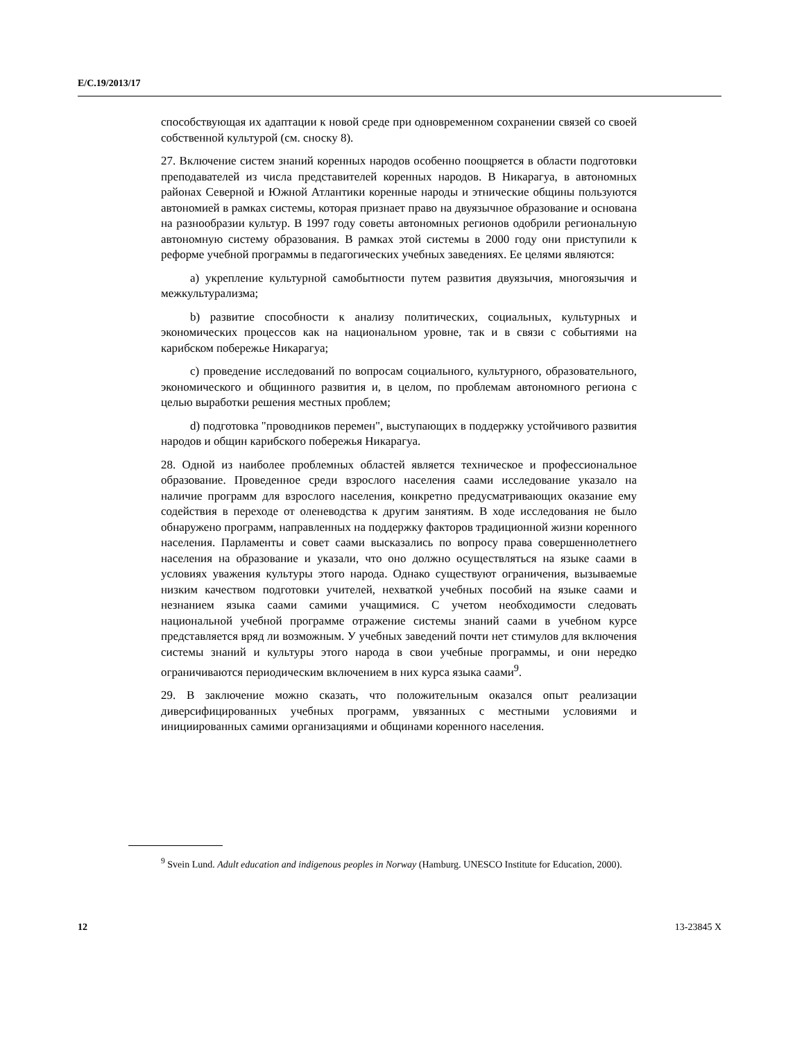E/C.19/2013/17
способствующая их адаптации к новой среде при одновременном сохранении связей со своей собственной культурой (см. сноску 8).
27. Включение систем знаний коренных народов особенно поощряется в области подготовки преподавателей из числа представителей коренных народов. В Никарагуа, в автономных районах Северной и Южной Атлантики коренные народы и этнические общины пользуются автономией в рамках системы, которая признает право на двуязычное образование и основана на разнообразии культур. В 1997 году советы автономных регионов одобрили региональную автономную систему образования. В рамках этой системы в 2000 году они приступили к реформе учебной программы в педагогических учебных заведениях. Ее целями являются:
a) укрепление культурной самобытности путем развития двуязычия, многоязычия и межкультурализма;
b) развитие способности к анализу политических, социальных, культурных и экономических процессов как на национальном уровне, так и в связи с событиями на карибском побережье Никарагуа;
c) проведение исследований по вопросам социального, культурного, образовательного, экономического и общинного развития и, в целом, по проблемам автономного региона с целью выработки решения местных проблем;
d) подготовка "проводников перемен", выступающих в поддержку устойчивого развития народов и общин карибского побережья Никарагуа.
28. Одной из наиболее проблемных областей является техническое и профессиональное образование. Проведенное среди взрослого населения саами исследование указало на наличие программ для взрослого населения, конкретно предусматривающих оказание ему содействия в переходе от оленеводства к другим занятиям. В ходе исследования не было обнаружено программ, направленных на поддержку факторов традиционной жизни коренного населения. Парламенты и совет саами высказались по вопросу права совершеннолетнего населения на образование и указали, что оно должно осуществляться на языке саами в условиях уважения культуры этого народа. Однако существуют ограничения, вызываемые низким качеством подготовки учителей, нехваткой учебных пособий на языке саами и незнанием языка саами самими учащимися. С учетом необходимости следовать национальной учебной программе отражение системы знаний саами в учебном курсе представляется вряд ли возможным. У учебных заведений почти нет стимулов для включения системы знаний и культуры этого народа в свои учебные программы, и они нередко ограничиваются периодическим включением в них курса языка саами<sup>9</sup>.
29. В заключение можно сказать, что положительным оказался опыт реализации диверсифицированных учебных программ, увязанных с местными условиями и инициированных самими организациями и общинами коренного населения.
<sup>9</sup> Svein Lund. Adult education and indigenous peoples in Norway (Hamburg. UNESCO Institute for Education, 2000).
12 13-23845 X